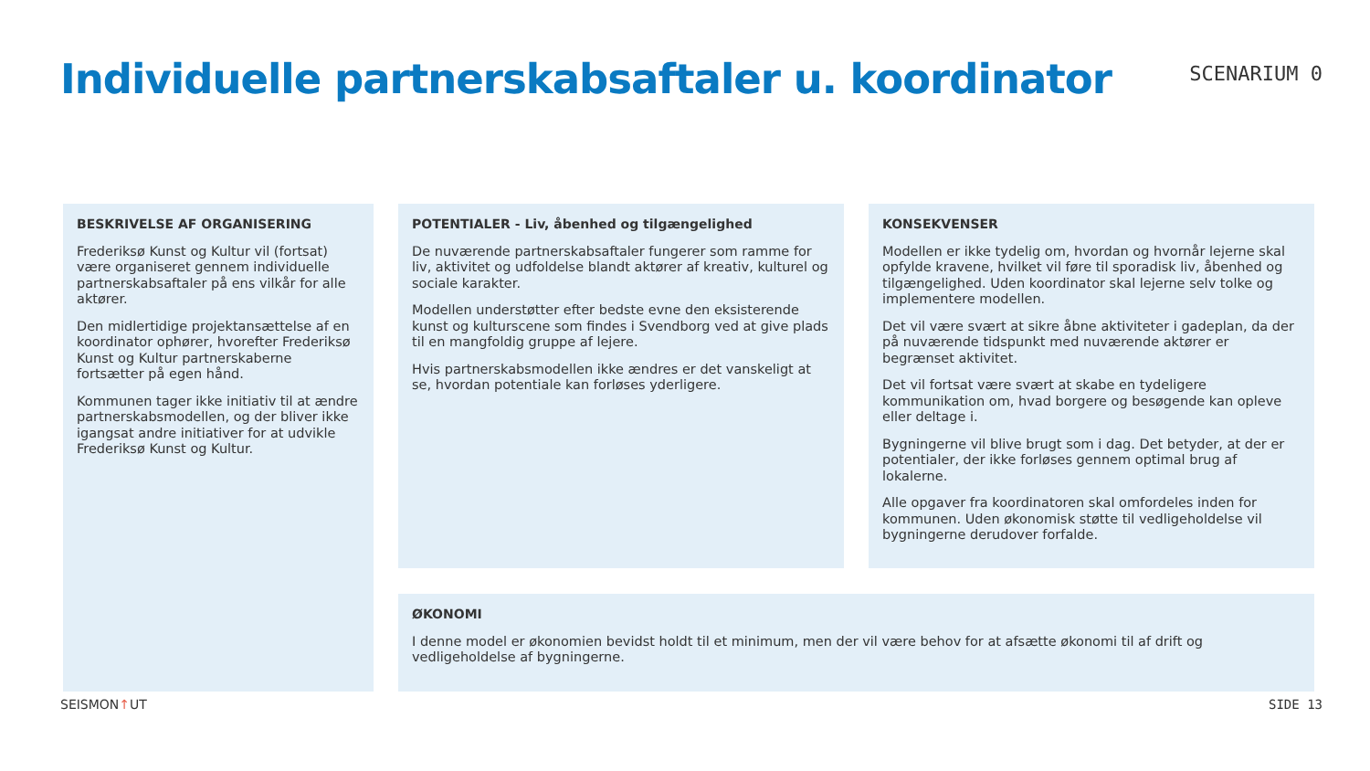Individuelle partnerskabsaftaler u. koordinator
SCENARIUM 0
BESKRIVELSE AF ORGANISERING
Frederiksø Kunst og Kultur vil (fortsat) være organiseret gennem individuelle partnerskabsaftaler på ens vilkår for alle aktører.
Den midlertidige projektansættelse af en koordinator ophører, hvorefter Frederiksø Kunst og Kultur partnerskaberne fortsætter på egen hånd.
Kommunen tager ikke initiativ til at ændre partnerskabsmodellen, og der bliver ikke igangsat andre initiativer for at udvikle Frederiksø Kunst og Kultur.
POTENTIALER - Liv, åbenhed og tilgængelighed
De nuværende partnerskabsaftaler fungerer som ramme for liv, aktivitet og udfoldelse blandt aktører af kreativ, kulturel og sociale karakter.
Modellen understøtter efter bedste evne den eksisterende kunst og kulturscene som findes i Svendborg ved at give plads til en mangfoldig gruppe af lejere.
Hvis partnerskabsmodellen ikke ændres er det vanskeligt at se, hvordan potentiale kan forløses yderligere.
KONSEKVENSER
Modellen er ikke tydelig om, hvordan og hvornår lejerne skal opfylde kravene, hvilket vil føre til sporadisk liv, åbenhed og tilgængelighed. Uden koordinator skal lejerne selv tolke og implementere modellen.
Det vil være svært at sikre åbne aktiviteter i gadeplan, da der på nuværende tidspunkt med nuværende aktører er begrænset aktivitet.
Det vil fortsat være svært at skabe en tydeligere kommunikation om, hvad borgere og besøgende kan opleve eller deltage i.
Bygningerne vil blive brugt som i dag. Det betyder, at der er potentialer, der ikke forløses gennem optimal brug af lokalerne.
Alle opgaver fra koordinatoren skal omfordeles inden for kommunen. Uden økonomisk støtte til vedligeholdelse vil bygningerne derudover forfalde.
ØKONOMI
I denne model er økonomien bevidst holdt til et minimum, men der vil være behov for at afsætte økonomi til af drift og vedligeholdelse af bygningerne.
SEISMON↑UT SIDE 13